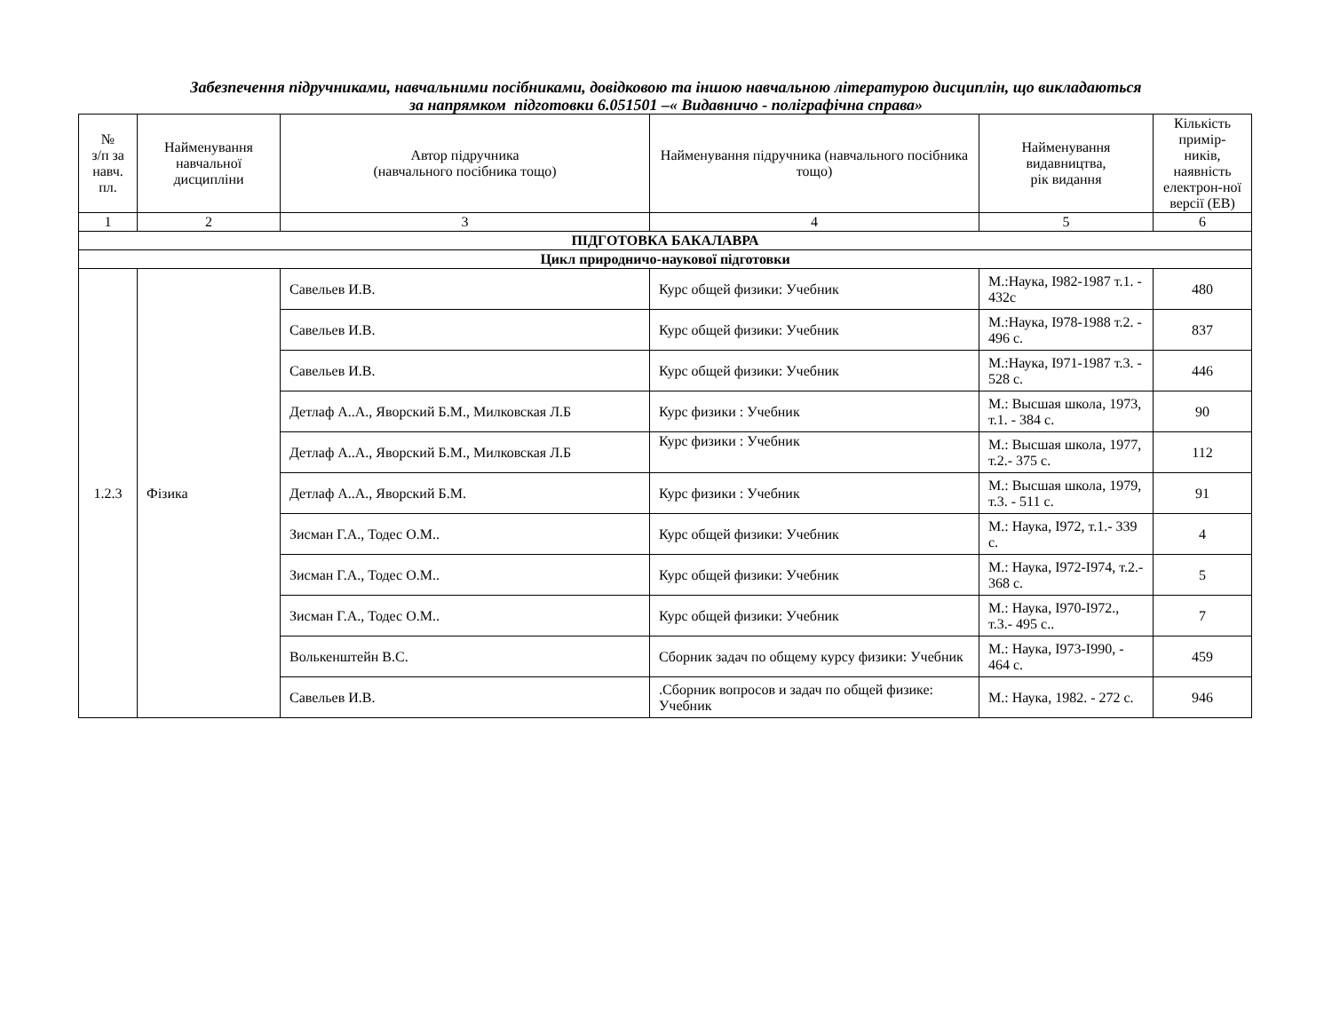Забезпечення підручниками, навчальними посібниками, довідковою та іншою навчальною літературою дисциплін, що викладаються
за напрямком підготовки 6.051501 –« Видавничо - поліграфічна справа»
| № з/п за навч. пл. | Найменування навчальної дисципліни | Автор підручника (навчального посібника тощо) | Найменування підручника (навчального посібника тощо) | Найменування видавництва, рік видання | Кількість примір-ників, наявність електрон-ної версії (ЕВ) |
| --- | --- | --- | --- | --- | --- |
| 1 | 2 | 3 | 4 | 5 | 6 |
| ПІДГОТОВКА БАКАЛАВРА | | | | | |
| Цикл природничо-наукової підготовки | | | | | |
| 1.2.3 | Фізика | Савельев И.В. | Курс общей физики: Учебник | М.:Наука, І982-1987 т.1. - 432с | 480 |
| | | Савельев И.В. | Курс общей физики: Учебник | М.:Наука, І978-1988 т.2. - 496 с. | 837 |
| | | Савельев И.В. | Курс общей физики: Учебник | М.:Наука, І971-1987 т.3. - 528 с. | 446 |
| | | Детлаф А..А., Яворский Б.М., Милковская Л.Б | Курс физики : Учебник | М.: Высшая школа, 1973, т.1. - 384 с. | 90 |
| | | Детлаф А..А., Яворский Б.М., Милковская Л.Б | Курс физики : Учебник | М.: Высшая школа, 1977, т.2.- 375 с. | 112 |
| | | Детлаф А..А., Яворский Б.М. | Курс физики : Учебник | М.: Высшая школа, 1979, т.3. - 511 с. | 91 |
| | | Зисман Г.А., Тодес О.М.. | Курс общей физики: Учебник | М.: Наука, І972, т.1.- 339 с. | 4 |
| | | Зисман Г.А., Тодес О.М.. | Курс общей физики: Учебник | М.: Наука, І972-І974, т.2.- 368 с. | 5 |
| | | Зисман Г.А., Тодес О.М.. | Курс общей физики: Учебник | М.: Наука, І970-І972., т.3.- 495 с.. | 7 |
| | | Волькенштейн В.С. | Сборник задач по общему курсу физики: Учебник | М.: Наука, І973-І990, - 464 с. | 459 |
| | | Савельев И.В. | .Сборник вопросов и задач по общей физике: Учебник | М.: Наука, 1982. - 272 с. | 946 |